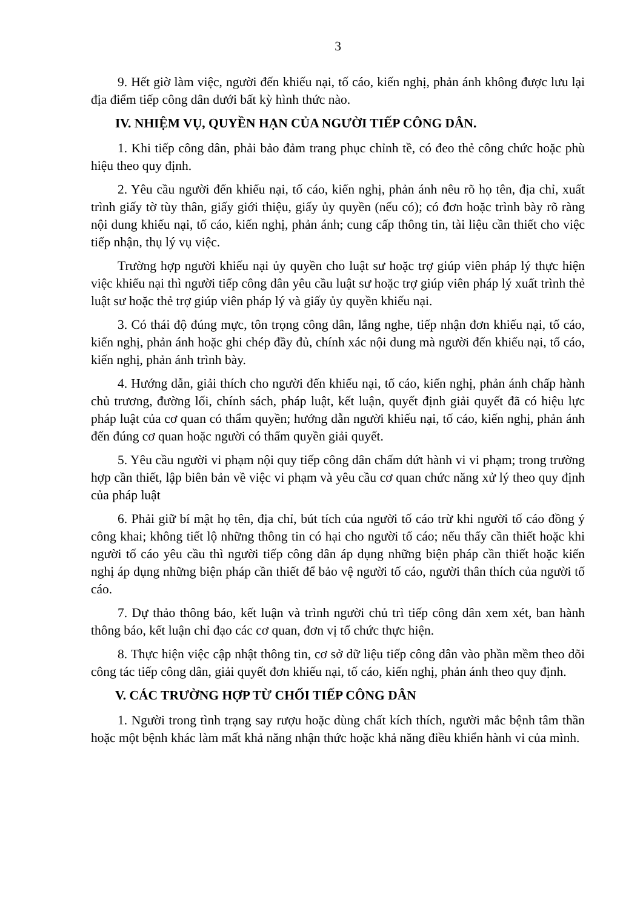3
9. Hết giờ làm việc, người đến khiếu nại, tố cáo, kiến nghị, phản ánh không được lưu lại địa điểm tiếp công dân dưới bất kỳ hình thức nào.
IV. NHIỆM VỤ, QUYỀN HẠN CỦA NGƯỜI TIẾP CÔNG DÂN.
1. Khi tiếp công dân, phải bảo đảm trang phục chỉnh tề, có đeo thẻ công chức hoặc phù hiệu theo quy định.
2. Yêu cầu người đến khiếu nại, tố cáo, kiến nghị, phản ánh nêu rõ họ tên, địa chỉ, xuất trình giấy tờ tùy thân, giấy giới thiệu, giấy ủy quyền (nếu có); có đơn hoặc trình bày rõ ràng nội dung khiếu nại, tố cáo, kiến nghị, phản ánh; cung cấp thông tin, tài liệu cần thiết cho việc tiếp nhận, thụ lý vụ việc.
Trường hợp người khiếu nại ủy quyền cho luật sư hoặc trợ giúp viên pháp lý thực hiện việc khiếu nại thì người tiếp công dân yêu cầu luật sư hoặc trợ giúp viên pháp lý xuất trình thẻ luật sư hoặc thẻ trợ giúp viên pháp lý và giấy ủy quyền khiếu nại.
3. Có thái độ đúng mực, tôn trọng công dân, lắng nghe, tiếp nhận đơn khiếu nại, tố cáo, kiến nghị, phản ánh hoặc ghi chép đầy đủ, chính xác nội dung mà người đến khiếu nại, tố cáo, kiến nghị, phản ánh trình bày.
4. Hướng dẫn, giải thích cho người đến khiếu nại, tố cáo, kiến nghị, phản ánh chấp hành chủ trương, đường lối, chính sách, pháp luật, kết luận, quyết định giải quyết đã có hiệu lực pháp luật của cơ quan có thẩm quyền; hướng dẫn người khiếu nại, tố cáo, kiến nghị, phản ánh đến đúng cơ quan hoặc người có thẩm quyền giải quyết.
5. Yêu cầu người vi phạm nội quy tiếp công dân chấm dứt hành vi vi phạm; trong trường hợp cần thiết, lập biên bản về việc vi phạm và yêu cầu cơ quan chức năng xử lý theo quy định của pháp luật
6. Phải giữ bí mật họ tên, địa chỉ, bút tích của người tố cáo trừ khi người tố cáo đồng ý công khai; không tiết lộ những thông tin có hại cho người tố cáo; nếu thấy cần thiết hoặc khi người tố cáo yêu cầu thì người tiếp công dân áp dụng những biện pháp cần thiết hoặc kiến nghị áp dụng những biện pháp cần thiết để bảo vệ người tố cáo, người thân thích của người tố cáo.
7. Dự thảo thông báo, kết luận và trình người chủ trì tiếp công dân xem xét, ban hành thông báo, kết luận chỉ đạo các cơ quan, đơn vị tổ chức thực hiện.
8. Thực hiện việc cập nhật thông tin, cơ sở dữ liệu tiếp công dân vào phần mềm theo dõi công tác tiếp công dân, giải quyết đơn khiếu nại, tố cáo, kiến nghị, phản ánh theo quy định.
V. CÁC TRƯỜNG HỢP TỪ CHỐI TIẾP CÔNG DÂN
1. Người trong tình trạng say rượu hoặc dùng chất kích thích, người mắc bệnh tâm thần hoặc một bệnh khác làm mất khả năng nhận thức hoặc khả năng điều khiển hành vi của mình.